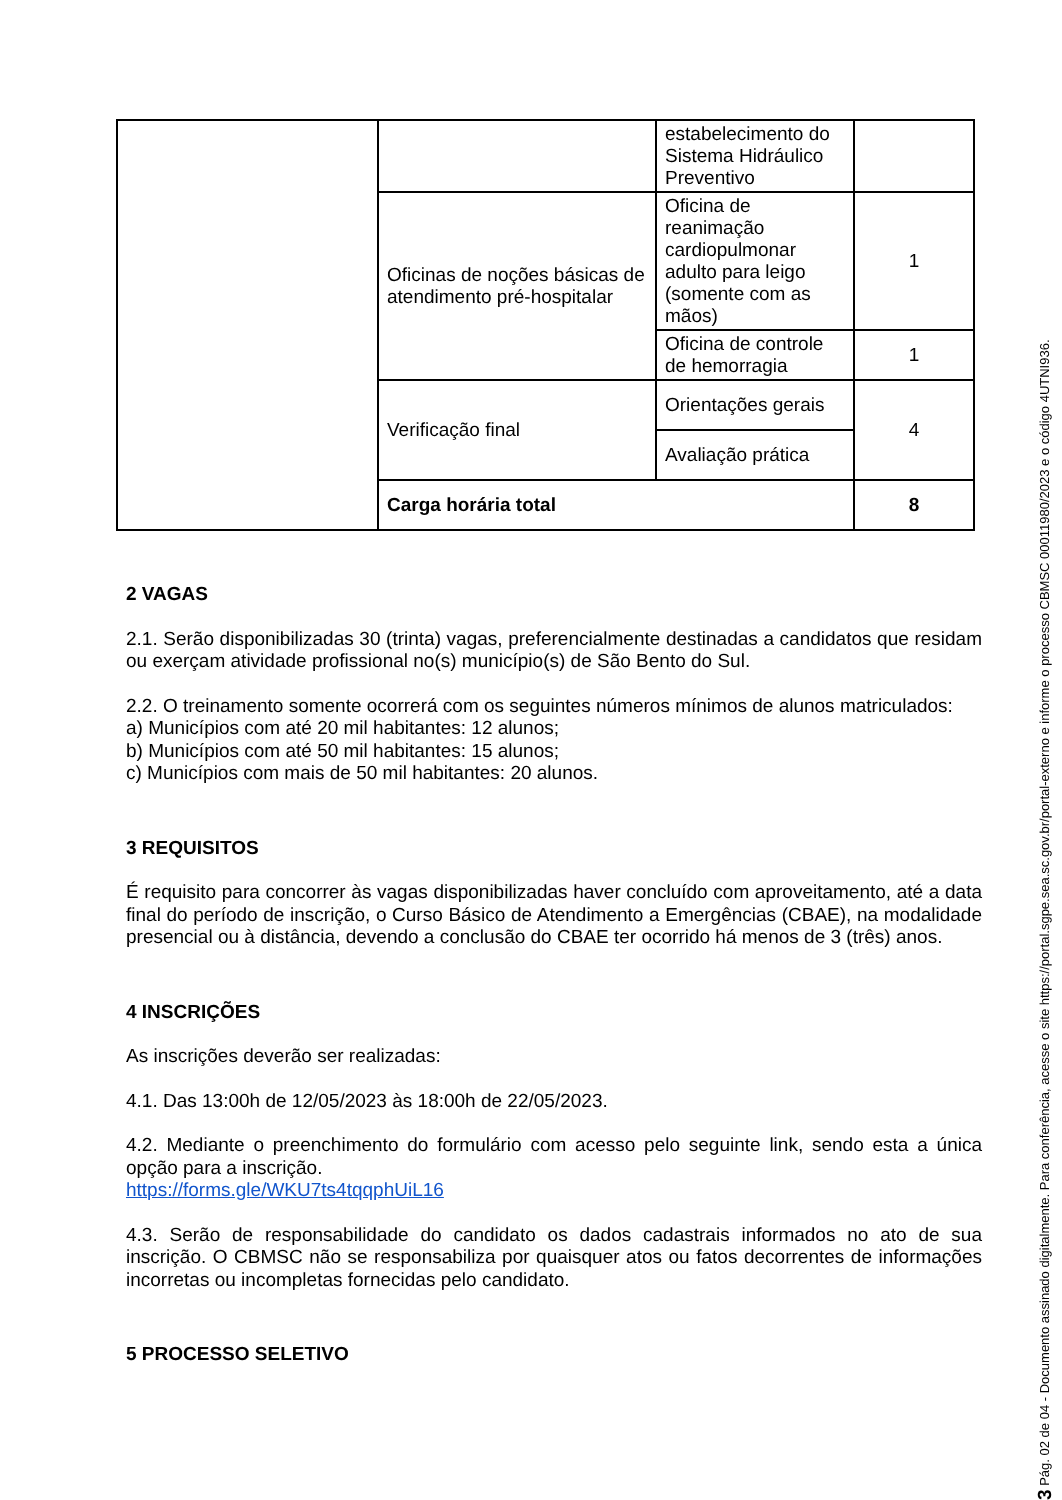| | | estabelecimento do Sistema Hidráulico Preventivo | |
| | Oficinas de noções básicas de atendimento pré-hospitalar | Oficina de reanimação cardiopulmonar adulto para leigo (somente com as mãos) | 1 |
| | | Oficina de controle de hemorragia | 1 |
| | Verificação final | Orientações gerais | 4 |
| | | Avaliação prática | |
| | Carga horária total | | 8 |
2 VAGAS
2.1. Serão disponibilizadas 30 (trinta) vagas, preferencialmente destinadas a candidatos que residam ou exerçam atividade profissional no(s) município(s) de São Bento do Sul.
2.2. O treinamento somente ocorrerá com os seguintes números mínimos de alunos matriculados:
a) Municípios com até 20 mil habitantes: 12 alunos;
b) Municípios com até 50 mil habitantes: 15 alunos;
c) Municípios com mais de 50 mil habitantes: 20 alunos.
3 REQUISITOS
É requisito para concorrer às vagas disponibilizadas haver concluído com aproveitamento, até a data final do período de inscrição, o Curso Básico de Atendimento a Emergências (CBAE), na modalidade presencial ou à distância, devendo a conclusão do CBAE ter ocorrido há menos de 3 (três) anos.
4 INSCRIÇÕES
As inscrições deverão ser realizadas:
4.1. Das 13:00h de 12/05/2023 às 18:00h de 22/05/2023.
4.2. Mediante o preenchimento do formulário com acesso pelo seguinte link, sendo esta a única opção para a inscrição.
https://forms.gle/WKU7ts4tqqphUiL16
4.3. Serão de responsabilidade do candidato os dados cadastrais informados no ato de sua inscrição. O CBMSC não se responsabiliza por quaisquer atos ou fatos decorrentes de informações incorretas ou incompletas fornecidas pelo candidato.
5 PROCESSO SELETIVO
3 Pág. 02 de 04 - Documento assinado digitalmente. Para conferência, acesse o site https://portal.sgpe.sea.sc.gov.br/portal-externo e informe o processo CBMSC 00011980/2023 e o código 4UTNI936.